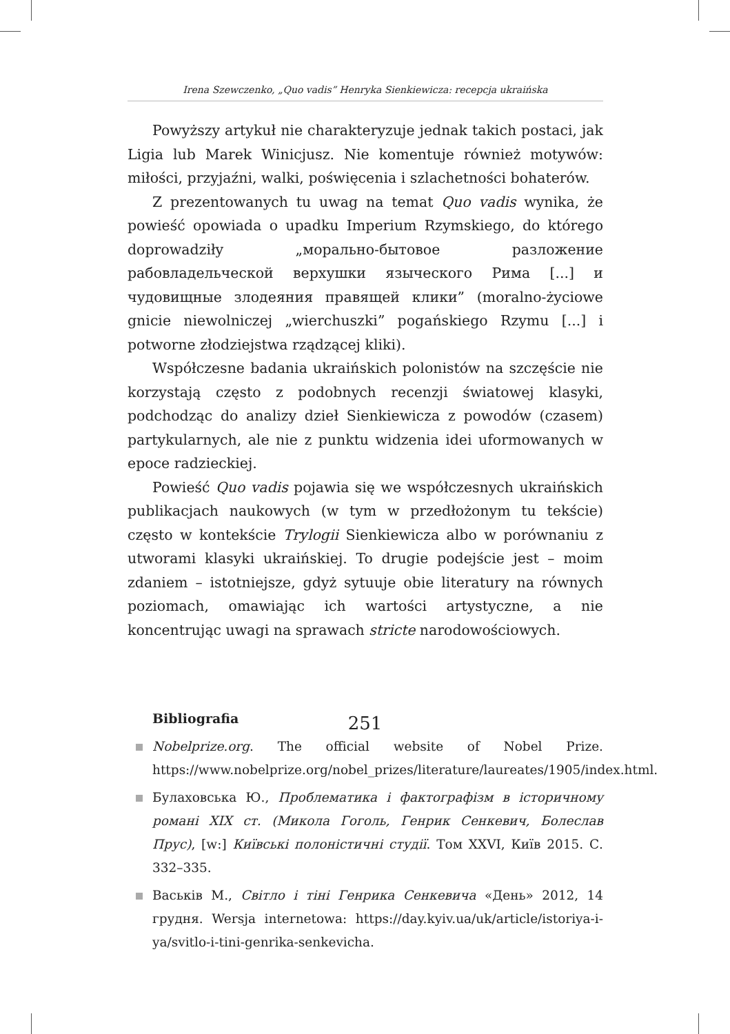Irena Szewczenko, „Quo vadis” Henryka Sienkiewicza: recepcja ukraińska
Powyższy artykuł nie charakteryzuje jednak takich postaci, jak Ligia lub Marek Winicjusz. Nie komentuje również motywów: miłości, przyjaźni, walki, poświęcenia i szlachetności bohaterów.
Z prezentowanych tu uwag na temat Quo vadis wynika, że powieść opowiada o upadku Imperium Rzymskiego, do którego doprowadziły „морально-бытовое разложение рабовладельческой верхушки языческого Рима [...] и чудовищные злодеяния правящей клики” (moralno-życiowe gnicie niewolniczej „wierchuszki” pogańskiego Rzymu [...] i potworne złodziejstwa rządzącej kliki).
Współczesne badania ukraińskich polonistów na szczęście nie korzystają często z podobnych recenzji światowej klasyki, podchodząc do analizy dzieł Sienkiewicza z powodów (czasem) partykularnych, ale nie z punktu widzenia idei uformowanych w epoce radzieckiej.
Powieść Quo vadis pojawia się we współczesnych ukraińskich publikacjach naukowych (w tym w przedłożonym tu tekście) często w kontekście Trylogii Sienkiewicza albo w porównaniu z utworami klasyki ukraińskiej. To drugie podejście jest – moim zdaniem – istotniejsze, gdyż sytuuje obie literatury na równych poziomach, omawiając ich wartości artystyczne, a nie koncentrując uwagi na sprawach stricte narodowościowych.
Bibliografia
Nobelprize.org. The official website of Nobel Prize. https://www.nobelprize.org/nobel_prizes/literature/laureates/1905/index.html.
Булаховська Ю., Проблематика і фактографізм в історичному романі XIX ст. (Микола Гоголь, Генрик Сенкевич, Болеслав Прус), [w:] Київські полоністичні студії. Том XXVI, Київ 2015. С. 332–335.
Васьків М., Світло і тіні Генрика Сенкевича «День» 2012, 14 грудня. Wersja internetowa: https://day.kyiv.ua/uk/article/istoriya-i-ya/svitlo-i-tini-genrika-senkevicha.
251